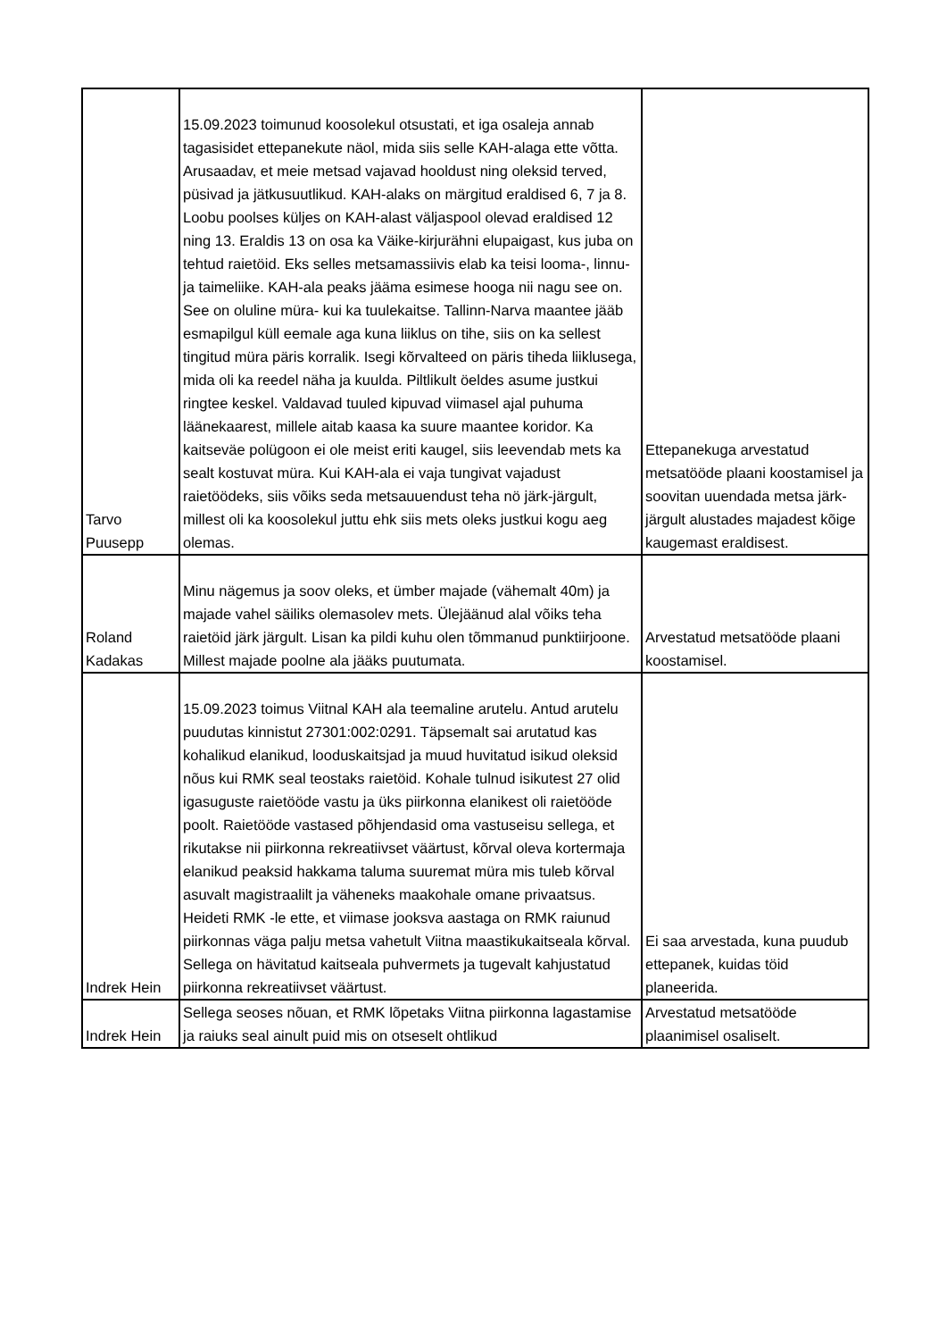| Tarvo Puusepp | 15.09.2023 toimunud koosolekul otsustati, et iga osaleja annab tagasisidet ettepanekute näol, mida siis selle KAH-alaga ette võtta. Arusaadav, et meie metsad vajavad hooldust ning oleksid terved, püsivad ja jätkusuutlikud. KAH-alaks on märgitud eraldised 6, 7 ja 8. Loobu poolses küljes on KAH-alast väljaspool olevad eraldised 12 ning 13. Eraldis 13 on osa ka Väike-kirjurähni elupaigast, kus juba on tehtud raietöid. Eks selles metsamassiivis elab ka teisi looma-, linnu- ja taimeliike. KAH-ala peaks jääma esimese hooga nii nagu see on. See on oluline müra- kui ka tuulekaitse. Tallinn-Narva maantee jääb esmapilgul küll eemale aga kuna liiklus on tihe, siis on ka sellest tingitud müra päris korralik. Isegi kõrvalteed on päris tiheda liiklusega, mida oli ka reedel näha ja kuulda. Piltlikult öeldes asume justkui ringtee keskel. Valdavad tuuled kipuvad viimasel ajal puhuma läänekaarest, millele aitab kaasa ka suure maantee koridor. Ka kaitseväe polügoon ei ole meist eriti kaugel, siis leevendab mets ka sealt kostuvat müra. Kui KAH-ala ei vaja tungivat vajadust raietöödeks, siis võiks seda metsauuendust teha nö järk-järgult, millest oli ka koosolekul juttu ehk siis mets oleks justkui kogu aeg olemas. | Ettepanekuga arvestatud metsatööde plaani koostamisel ja soovitan uuendada metsa järk-järgult alustades majadest kõige kaugemast eraldisest. |
| Roland Kadakas | Minu nägemus ja soov oleks, et ümber majade (vähemalt 40m) ja majade vahel säiliks olemasolev mets. Ülejäänud alal võiks teha raietöid järk järgult. Lisan ka pildi kuhu olen tõmmanud punktiirjoone. Millest majade poolne ala jääks puutumata. | Arvestatud metsatööde plaani koostamisel. |
| Indrek Hein | 15.09.2023 toimus Viitnal KAH ala teemaline arutelu. Antud arutelu puudutas kinnistut 27301:002:0291. Täpsemalt sai arutatud kas kohalikud elanikud, looduskaitsjad ja muud huvitatud isikud oleksid nõus kui RMK seal teostaks raietöid. Kohale tulnud isikutest 27 olid igasuguste raietööde vastu ja üks piirkonna elanikest oli raietööde poolt. Raietööde vastased põhjendasid oma vastuseisu sellega, et rikutakse nii piirkonna rekreatiivset väärtust, kõrval oleva kortermaja elanikud peaksid hakkama taluma suuremat müra mis tuleb kõrval asuvalt magistraalilt ja väheneks maakohale omane privaatsus. Heideti RMK -le ette, et viimase jooksva aastaga on RMK raiunud piirkonnas väga palju metsa vahetult Viitna maastikukaitseala kõrval. Sellega on hävitatud kaitseala puhvermets ja tugevalt kahjustatud piirkonna rekreatiivset väärtust. | Ei saa arvestada, kuna puudub ettepanek, kuidas töid planeerida. |
| Indrek Hein | Sellega seoses nõuan, et RMK lõpetaks Viitna piirkonna lagastamise ja raiuks seal ainult puid mis on otseselt ohtlikud | Arvestatud metsatööde plaanimisel osaliselt. |